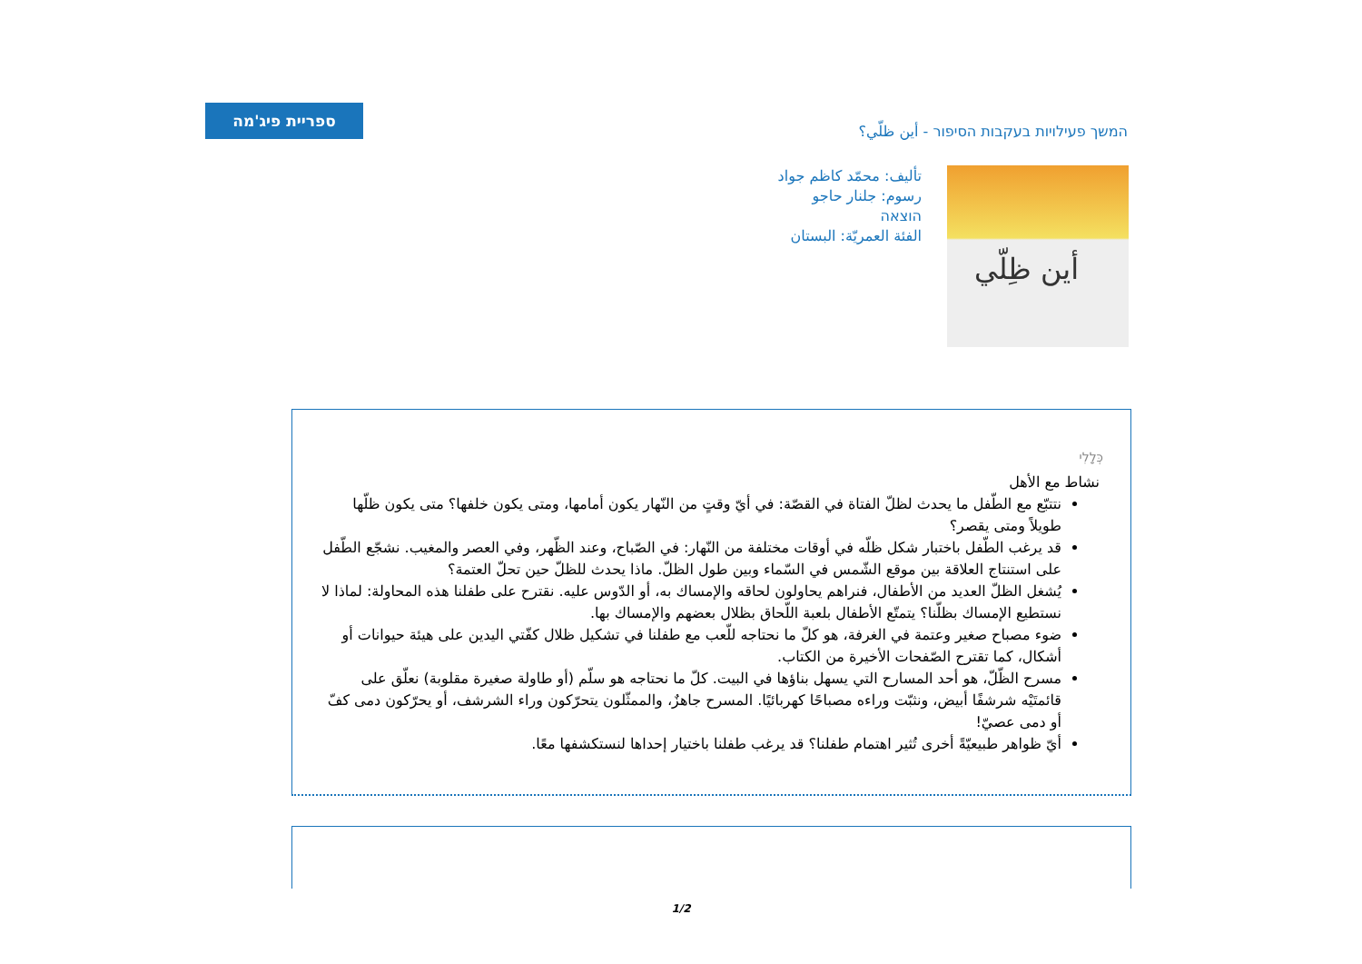ספריית פיג'מה
המשך פעילויות בעקבות הסיפור - أين ظلّي؟
تأليف: محمّد كاظم جواد
رسوم: جلنار حاجو
הוצאה
الفئة العمريّة: البستان
أين ظِلّي
כְּלָלִי
نشاط مع الأهل
نتتبّع مع الطّفل ما يحدث لظلّ الفتاة في القصّة: في أيّ وقتٍ من النّهار يكون أمامها، ومتى يكون خلفها؟ متى يكون ظلّها طويلاً ومتى يقصر؟
قد يرغب الطّفل باختبار شكل ظلّه في أوقات مختلفة من النّهار: في الصّباح، وعند الظّهر، وفي العصر والمغيب. نشجّع الطّفل على استنتاج العلاقة بين موقع الشّمس في السّماء وبين طول الظلّ. ماذا يحدث للظلّ حين تحلّ العتمة؟
يُشغل الظلّ العديد من الأطفال، فنراهم يحاولون لحاقه والإمساك به، أو الدّوس عليه. نقترح على طفلنا هذه المحاولة: لماذا لا نستطيع الإمساك بظلّنا؟ يتمتّع الأطفال بلعبة اللّحاق بظلال بعضهم والإمساك بها.
ضوء مصباح صغير وعتمة في الغرفة، هو كلّ ما نحتاجه للّعب مع طفلنا في تشكيل ظلال كفّتي اليدين على هيئة حيوانات أو أشكال، كما تقترح الصّفحات الأخيرة من الكتاب.
مسرح الظّلّ، هو أحد المسارح التي يسهل بناؤها في البيت. كلّ ما نحتاجه هو سلّم (أو طاولة صغيرة مقلوبة) نعلّق على قائمتَيْه شرشفًا أبيض، ونثبّت وراءه مصباحًا كهربائيًا. المسرح جاهزٌ، والممثّلون يتحرّكون وراء الشرشف، أو يحرّكون دمى كفّ أو دمى عصيّ!
أيّ ظواهر طبيعيّةً أخرى تُثير اهتمام طفلنا؟ قد يرغب طفلنا باختيار إحداها لنستكشفها معًا.
1/2